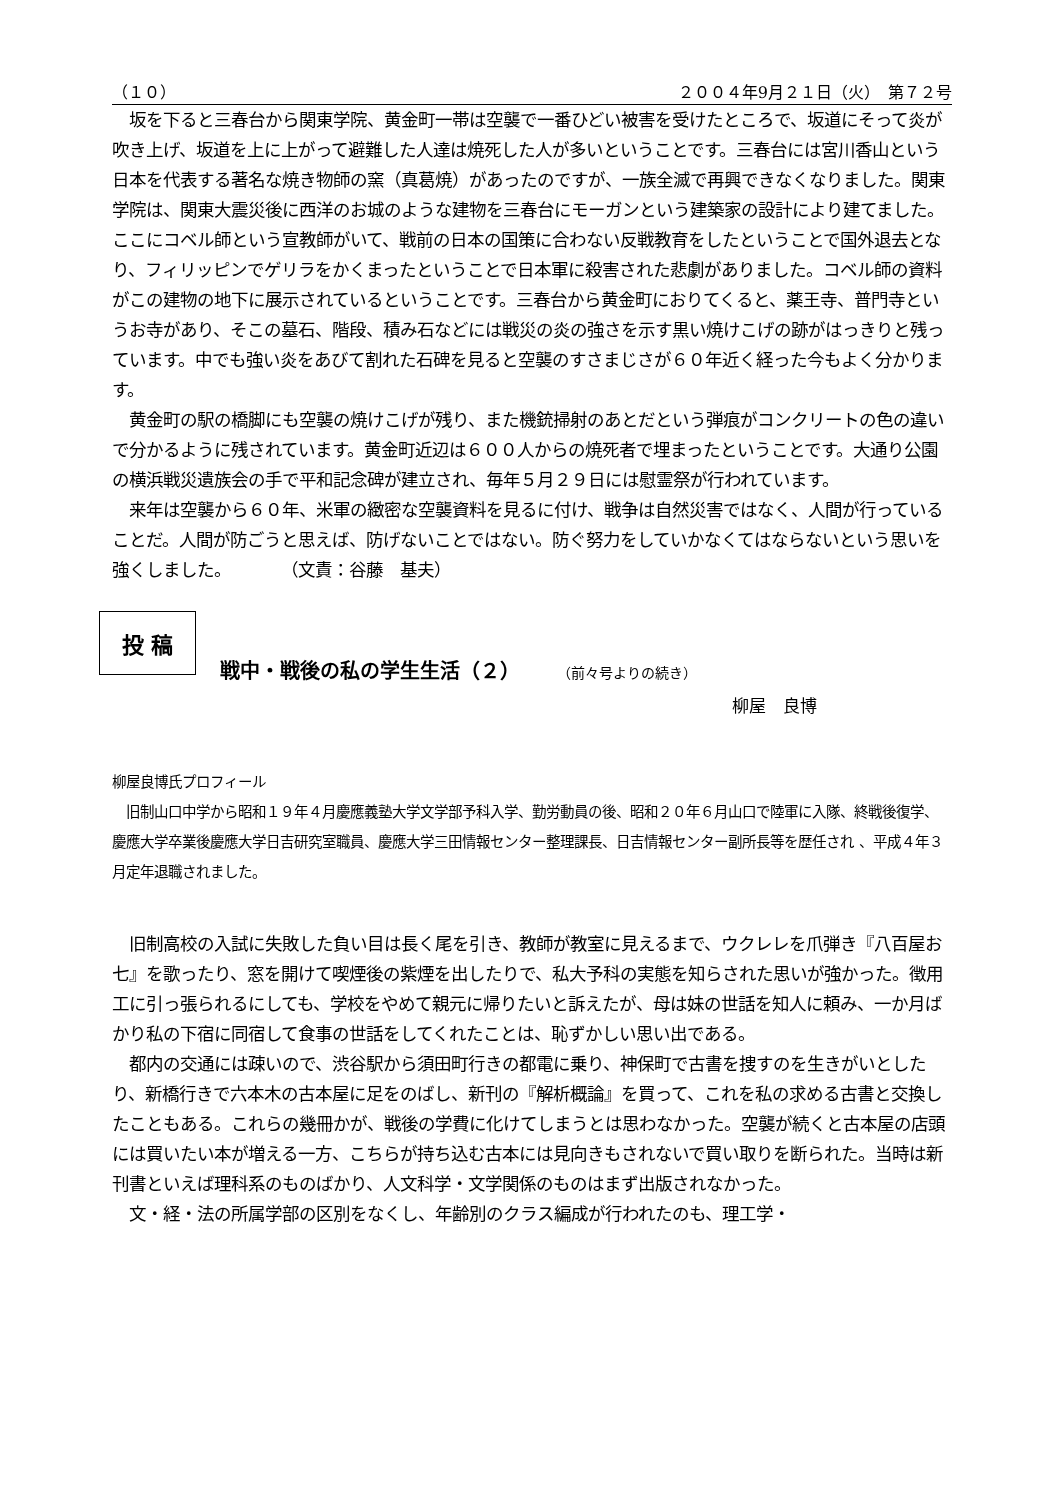（１０） ２００４年9月２１日（火）　第７２号
　坂を下ると三春台から関東学院、黄金町一帯は空襲で一番ひどい被害を受けたところで、坂道にそって炎が吹き上げ、坂道を上に上がって避難した人達は焼死した人が多いということです。三春台には宮川香山という日本を代表する著名な焼き物師の窯（真葛焼）があったのですが、一族全滅で再興できなくなりました。関東学院は、関東大震災後に西洋のお城のような建物を三春台にモーガンという建築家の設計により建てました。ここにコベル師という宣教師がいて、戦前の日本の国策に合わない反戦教育をしたということで国外退去となり、フィリッピンでゲリラをかくまったということで日本軍に殺害された悲劇がありました。コベル師の資料がこの建物の地下に展示されているということです。三春台から黄金町におりてくると、薬王寺、普門寺というお寺があり、そこの墓石、階段、積み石などには戦災の炎の強さを示す黒い焼けこげの跡がはっきりと残っています。中でも強い炎をあびて割れた石碑を見ると空襲のすさまじさが６０年近く経った今もよく分かります。
　黄金町の駅の橋脚にも空襲の焼けこげが残り、また機銃掃射のあとだという弾痕がコンクリートの色の違いで分かるように残されています。黄金町近辺は６００人からの焼死者で埋まったということです。大通り公園の横浜戦災遺族会の手で平和記念碑が建立され、毎年５月２９日には慰霊祭が行われています。
　来年は空襲から６０年、米軍の緻密な空襲資料を見るに付け、戦争は自然災害ではなく、人間が行っていることだ。人間が防ごうと思えば、防げないことではない。防ぐ努力をしていかなくてはならないという思いを強くしました。　　　　（文責：谷藤　基夫）
投 稿
戦中・戦後の私の学生生活（２） （前々号よりの続き）
柳屋　良博
柳屋良博氏プロフィール
　旧制山口中学から昭和１９年４月慶應義塾大学文学部予科入学、勤労動員の後、昭和２０年６月山口で陸軍に入隊、終戦後復学、慶應大学卒業後慶應大学日吉研究室職員、慶應大学三田情報センター整理課長、日吉情報センター副所長等を歴任され 、平成４年３月定年退職されました。
　旧制高校の入試に失敗した負い目は長く尾を引き、教師が教室に見えるまで、ウクレレを爪弾き『八百屋お七』を歌ったり、窓を開けて喫煙後の紫煙を出したりで、私大予科の実態を知らされた思いが強かった。徴用工に引っ張られるにしても、学校をやめて親元に帰りたいと訴えたが、母は妹の世話を知人に頼み、一か月ばかり私の下宿に同宿して食事の世話をしてくれたことは、恥ずかしい思い出である。
　都内の交通には疎いので、渋谷駅から須田町行きの都電に乗り、神保町で古書を捜すのを生きがいとしたり、新橋行きで六本木の古本屋に足をのばし、新刊の『解析概論』を買って、これを私の求める古書と交換したこともある。これらの幾冊かが、戦後の学費に化けてしまうとは思わなかった。空襲が続くと古本屋の店頭には買いたい本が増える一方、こちらが持ち込む古本には見向きもされないで買い取りを断られた。当時は新刊書といえば理科系のものばかり、人文科学・文学関係のものはまず出版されなかった。
　文・経・法の所属学部の区別をなくし、年齢別のクラス編成が行われたのも、理工学・